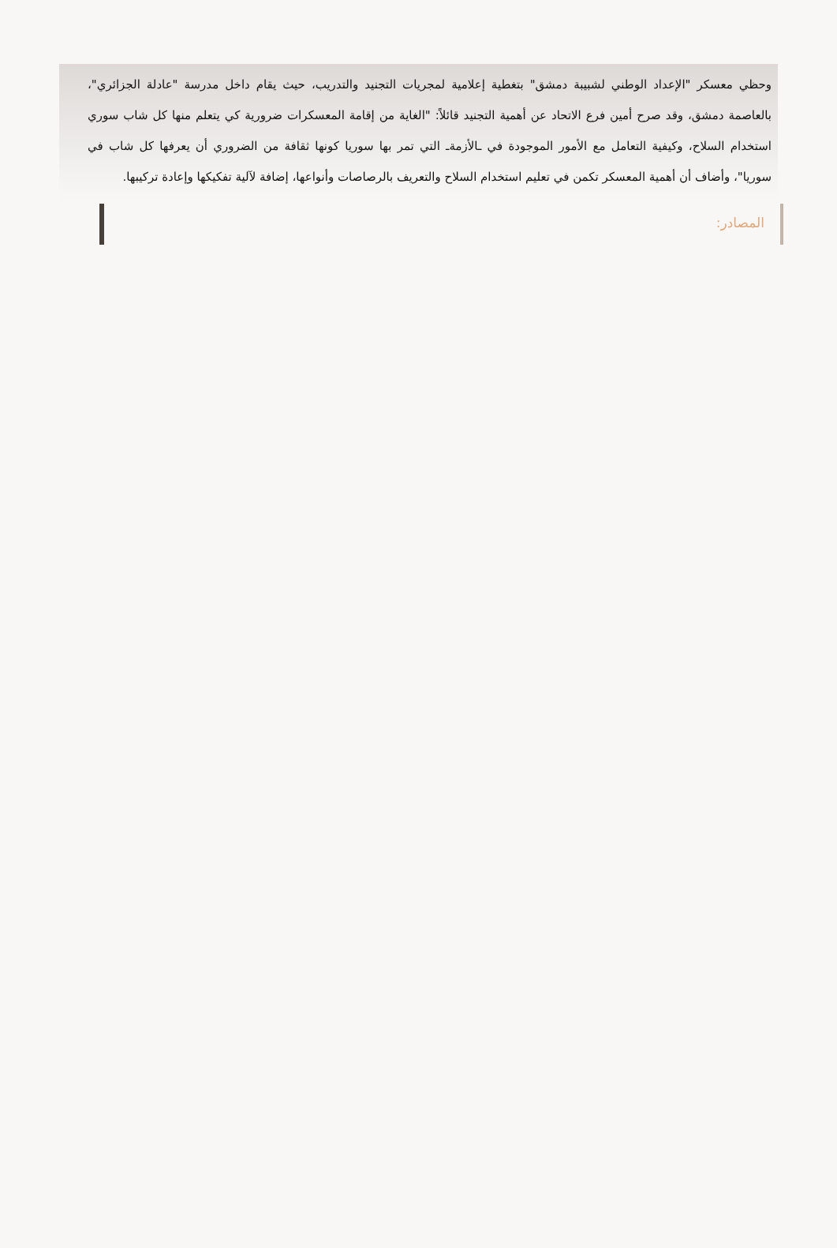وحظي معسكر "الإعداد الوطني لشبيبة دمشق" بتغطية إعلامية لمجريات التجنيد والتدريب، حيث يقام داخل مدرسة "عادلة الجزائري"، بالعاصمة دمشق، وقد صرح أمين فرع الاتحاد عن أهمية التجنيد قائلاً: "الغاية من إقامة المعسكرات ضرورية كي يتعلم منها كل شاب سوري استخدام السلاح، وكيفية التعامل مع الأمور الموجودة في ـالأزمةـ التي تمر بها سوريا كونها ثقافة من الضروري أن يعرفها كل شاب في سوريا"، وأضاف أن أهمية المعسكر تكمن في تعليم استخدام السلاح والتعريف بالرصاصات وأنواعها، إضافة لآلية تفكيكها وإعادة تركيبها.
المصادر: